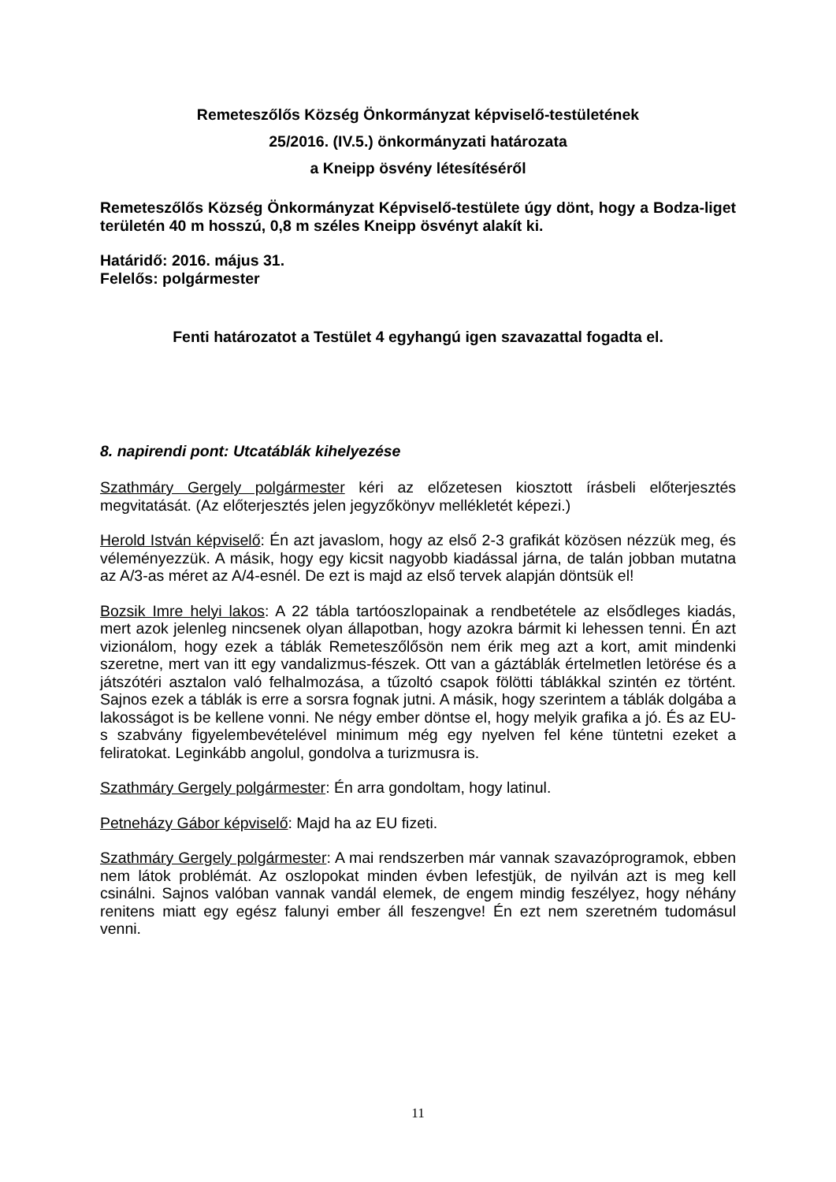Remeteszőlős Község Önkormányzat képviselő-testületének
25/2016. (IV.5.) önkormányzati határozata
a Kneipp ösvény létesítéséről
Remeteszőlős Község Önkormányzat Képviselő-testülete úgy dönt, hogy a Bodza-liget területén 40 m hosszú, 0,8 m széles Kneipp ösvényt alakít ki.
Határidő: 2016. május 31.
Felelős: polgármester
Fenti határozatot a Testület 4 egyhangú igen szavazattal fogadta el.
8. napirendi pont: Utcatáblák kihelyezése
Szathmáry Gergely polgármester kéri az előzetesen kiosztott írásbeli előterjesztés megvitatását. (Az előterjesztés jelen jegyzőkönyv mellékletét képezi.)
Herold István képviselő: Én azt javaslom, hogy az első 2-3 grafikát közösen nézzük meg, és véleményezzük. A másik, hogy egy kicsit nagyobb kiadással járna, de talán jobban mutatna az A/3-as méret az A/4-esnél. De ezt is majd az első tervek alapján döntsük el!
Bozsik Imre helyi lakos: A 22 tábla tartóoszlopainak a rendbetétele az elsődleges kiadás, mert azok jelenleg nincsenek olyan állapotban, hogy azokra bármit ki lehessen tenni. Én azt vizionálom, hogy ezek a táblák Remeteszőlősön nem érik meg azt a kort, amit mindenki szeretne, mert van itt egy vandalizmus-fészek. Ott van a gáztáblák értelmetlen letörése és a játszótéri asztalon való felhalmozása, a tűzoltó csapok fölötti táblákkal szintén ez történt. Sajnos ezek a táblák is erre a sorsra fognak jutni. A másik, hogy szerintem a táblák dolgába a lakosságot is be kellene vonni. Ne négy ember döntse el, hogy melyik grafika a jó. És az EU-s szabvány figyelembevételével minimum még egy nyelven fel kéne tüntetni ezeket a feliratokat. Leginkább angolul, gondolva a turizmusra is.
Szathmáry Gergely polgármester: Én arra gondoltam, hogy latinul.
Petneházy Gábor képviselő: Majd ha az EU fizeti.
Szathmáry Gergely polgármester: A mai rendszerben már vannak szavazóprogramok, ebben nem látok problémát. Az oszlopokat minden évben lefestjük, de nyilván azt is meg kell csinálni. Sajnos valóban vannak vandál elemek, de engem mindig feszélyez, hogy néhány renitens miatt egy egész falunyi ember áll feszengve! Én ezt nem szeretném tudomásul venni.
11